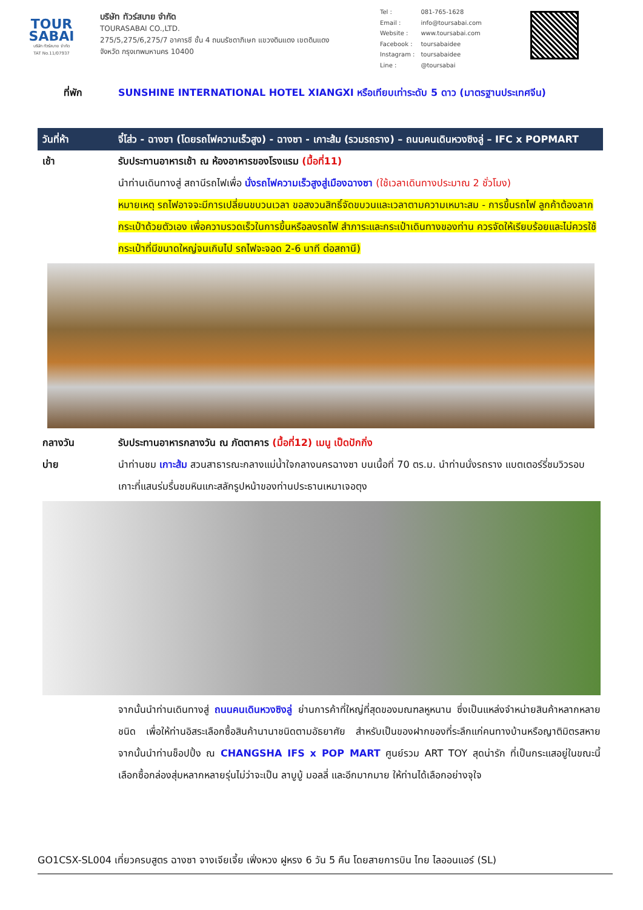TOUR
SABAI
บริษัท ทัวร์สบาย จำกัด
TAT No.11/07937
บริษัท ทัวร์สบาย จำกัด
TOURASABAI CO.,LTD.
275/5,275/6,275/7 อาคารชี ชั้น 4 ถนนรัชดาภิเษก แขวงดินแดง เขตดินแดง
จังหวัด กรุงเทพมหานคร 10400
| Tel : | 081-765-1628 |
| Email : | info@toursabai.com |
| Website : | www.toursabai.com |
| Facebook : | toursabaidee |
| Instagram : | toursabaidee |
| Line : | @toursabai |
ที่พัก SUNSHINE INTERNATIONAL HOTEL XIANGXI หรือเทียบเท่าระดับ 5 ดาว (มาตรฐานประเทศจีน)
วันที่ห้า จี๋โส่ว - ฉางซา (โดยรถไฟความเร็วสูง) - ฉางซา - เกาะส้ม (รวมรถราง) – ถนนคนเดินหวงซิงลู่ – IFC x POPMART
เช้า รับประทานอาหารเช้า ณ ห้องอาหารของโรงแรม (มื้อที่11)
นำท่านเดินทางสู่ สถานีรถไฟเพื่อ นั่งรถไฟความเร็วสูงสู่เมืองฉางซา (ใช้เวลาเดินทางประมาณ 2 ชั่วโมง)
หมายเหตุ รถไฟอาจจะมีการเปลี่ยนขบวนเวลา ขอสงวนสิทธิ์จัดขบวนและเวลาตามความเหมาะสม - การขึ้นรถไฟ ลูกค้าต้องลากกระเป๋าด้วยตัวเอง เพื่อความรวดเร็วในการขึ้นหรือลงรถไฟ สำภาระและกระเป๋าเดินทางของท่าน ควรจัดให้เรียบร้อยและไม่ควรใช้กระเป๋าที่มีขนาดใหญ่จนเกินไป รถไฟจะจอด 2-6 นาที ต่อสถานี)
กลางวัน รับประทานอาหารกลางวัน ณ ภัตตาคาร (มื้อที่12) เมนู เป็ดปักกิ่ง
บ่าย นำท่านชม เกาะส้ม สวนสาธารณะกลางแม่น้ำใจกลางนครฉางซา บนเนื้อที่ 70 ตร.ม. นำท่านนั่งรถราง แบตเตอร์รี่ชมวิวรอบเกาะที่แสนร่มรื่นชมหินแกะสลักรูปหน้าของท่านประธานเหมาเจอตุง
จากนั้นนำท่านเดินทางสู่ ถนนคนเดินหวงซิงลู่ ย่านการค้าที่ใหญ่ที่สุดของมณฑลหูหนาน ซึ่งเป็นแหล่งจำหน่ายสินค้าหลากหลายชนิด เพื่อให้ท่านอิสระเลือกซื้อสินค้านานาชนิดตามอัธยาศัย สำหรับเป็นของฝากของที่ระลึกแก่คนทางบ้านหรือญาติมิตรสหาย จากนั้นนำท่านช็อปปิ้ง ณ CHANGSHA IFS x POP MART ศูนย์รวม ART TOY สุดน่ารัก ที่เป็นกระแสอยู่ในขณะนี้ เลือกซื้อกล่องสุ่มหลากหลายรุ่นไม่ว่าจะเป็น ลาบูบู้ มอลลี่ และอีกมากมาย ให้ท่านได้เลือกอย่างจุใจ
GO1CSX-SL004 เที่ยวครบสูตร ฉางซา จางเจียเจี้ย เฟิ่งหวง ฝูหรง 6 วัน 5 คืน โดยสายการบิน ไทย ไลออนแอร์ (SL)